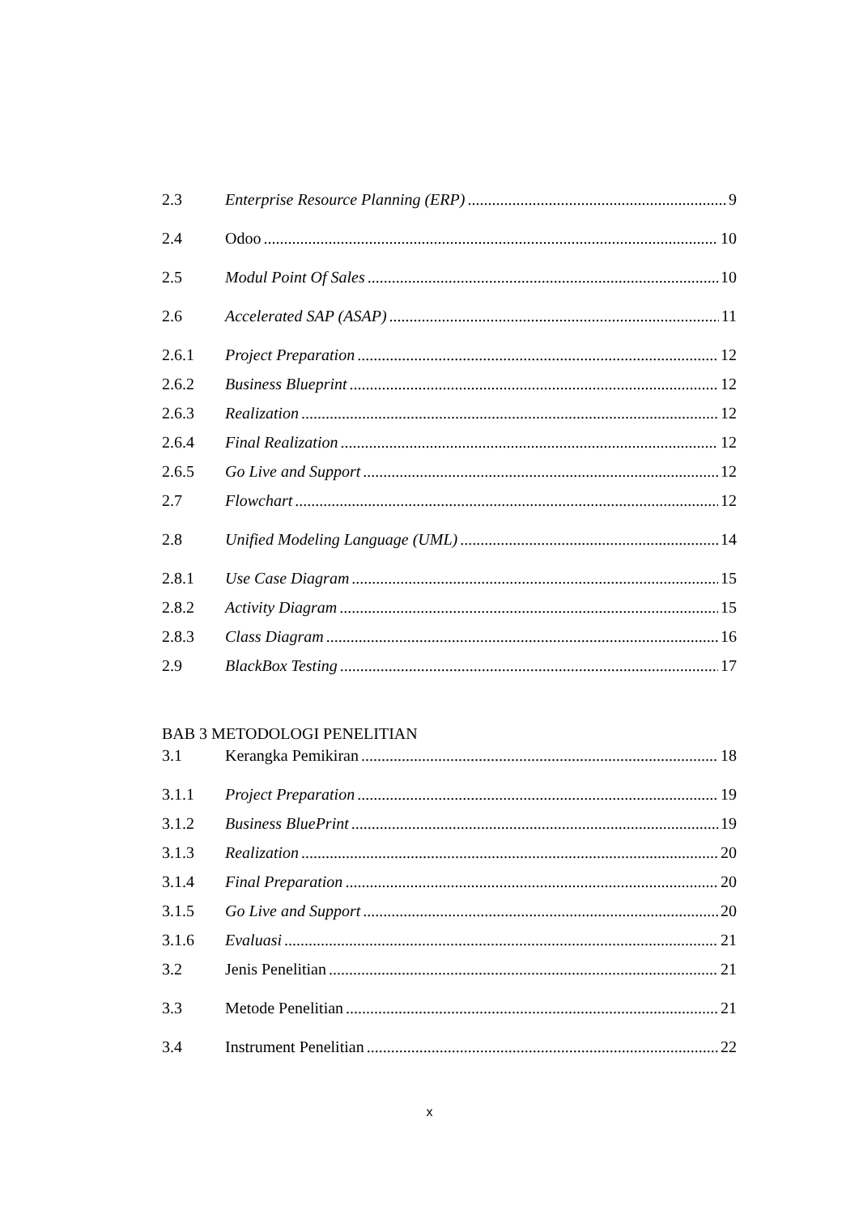2.3 Enterprise Resource Planning (ERP) 9
2.4 Odoo 10
2.5 Modul Point Of Sales 10
2.6 Accelerated SAP (ASAP) 11
2.6.1 Project Preparation 12
2.6.2 Business Blueprint 12
2.6.3 Realization 12
2.6.4 Final Realization 12
2.6.5 Go Live and Support 12
2.7 Flowchart 12
2.8 Unified Modeling Language (UML) 14
2.8.1 Use Case Diagram 15
2.8.2 Activity Diagram 15
2.8.3 Class Diagram 16
2.9 BlackBox Testing 17
BAB 3 METODOLOGI PENELITIAN
3.1 Kerangka Pemikiran 18
3.1.1 Project Preparation 19
3.1.2 Business BluePrint 19
3.1.3 Realization 20
3.1.4 Final Preparation 20
3.1.5 Go Live and Support 20
3.1.6 Evaluasi 21
3.2 Jenis Penelitian 21
3.3 Metode Penelitian 21
3.4 Instrument Penelitian 22
x